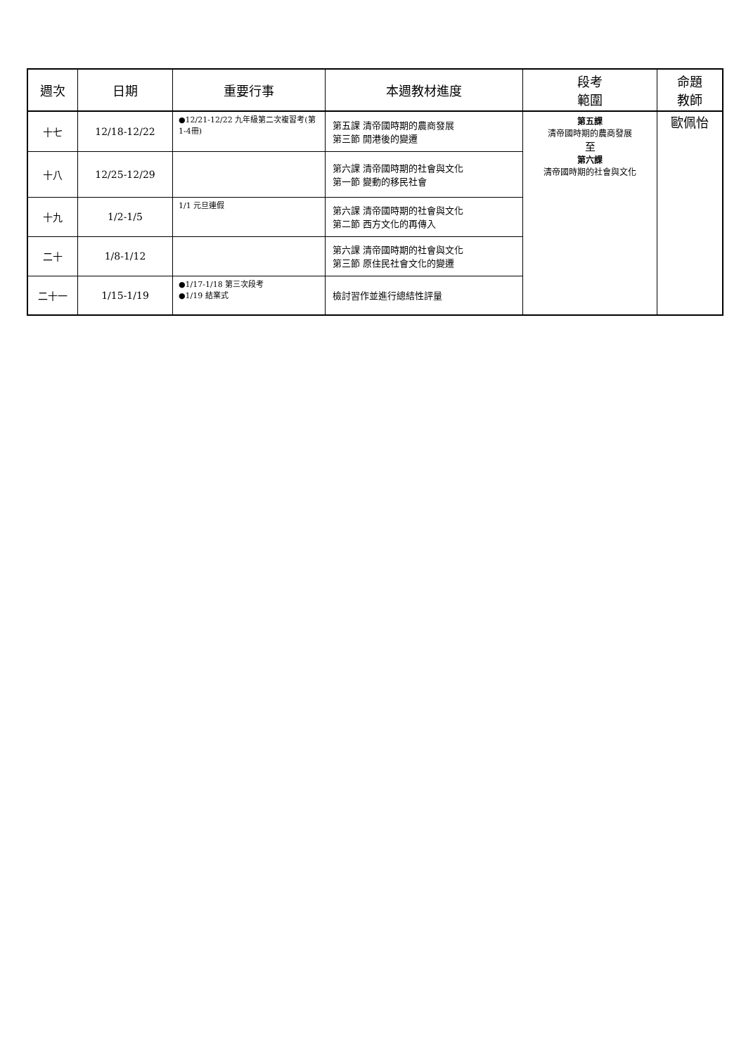| 週次 | 日期 | 重要行事 | 本週教材進度 | 段考 範圍 | 命題 教師 |
| --- | --- | --- | --- | --- | --- |
| 十七 | 12/18-12/22 | ●12/21-12/22 九年級第二次複習考(第1-4冊) | 第五課 清帝國時期的農商發展 第三節 開港後的變遷 | 第五課 清帝國時期的農商發展 至 第六課 清帝國時期的社會與文化 | 歐佩怡 |
| 十八 | 12/25-12/29 | | 第六課 清帝國時期的社會與文化 第一節 變動的移民社會 | | |
| 十九 | 1/2-1/5 | 1/1 元旦連假 | 第六課 清帝國時期的社會與文化 第二節 西方文化的再傳入 | | |
| 二十 | 1/8-1/12 | | 第六課 清帝國時期的社會與文化 第三節 原住民社會文化的變遷 | | |
| 二十一 | 1/15-1/19 | ●1/17-1/18 第三次段考 ●1/19 結業式 | 檢討習作並進行總結性評量 | | |